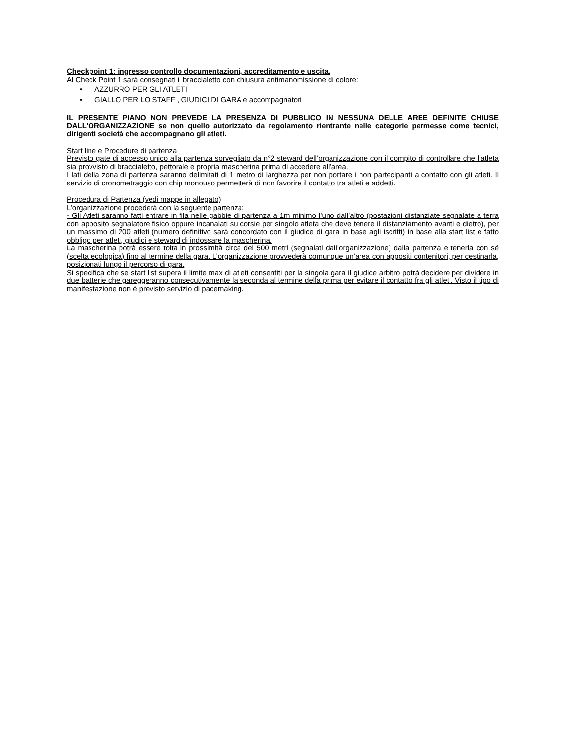Checkpoint 1: ingresso controllo documentazioni, accreditamento e uscita.
Al Check Point 1 sarà consegnati il braccialetto con chiusura antimanomissione di colore:
• AZZURRO PER GLI ATLETI
• GIALLO PER LO STAFF , GIUDICI DI GARA e accompagnatori
IL PRESENTE PIANO NON PREVEDE LA PRESENZA DI PUBBLICO IN NESSUNA DELLE AREE DEFINITE CHIUSE DALL’ORGANIZZAZIONE se non quello autorizzato da regolamento rientrante nelle categorie permesse come tecnici, dirigenti società che accompagnano gli atleti.
Start line e Procedure di partenza
Previsto gate di accesso unico alla partenza sorvegliato da n°2 steward dell’organizzazione con il compito di controllare che l’atleta sia provvisto di braccialetto, pettorale e propria mascherina prima di accedere all’area.
I lati della zona di partenza saranno delimitati di 1 metro di larghezza per non portare i non partecipanti a contatto con gli atleti. Il servizio di cronometraggio con chip monouso permetterà di non favorire il contatto tra atleti e addetti.
Procedura di Partenza (vedi mappe in allegato)
L’organizzazione procederà con la seguente partenza:
- Gli Atleti saranno fatti entrare in fila nelle gabbie di partenza a 1m minimo l’uno dall’altro (postazioni distanziate segnalate a terra con apposito segnalatore fisico oppure incanalati su corsie per singolo atleta che deve tenere il distanziamento avanti e dietro), per un massimo di 200 atleti (numero definitivo sarà concordato con il giudice di gara in base agli iscritti) in base alla start list e fatto obbligo per atleti, giudici e steward di indossare la mascherina.
La mascherina potrà essere tolta in prossimità circa dei 500 metri (segnalati dall’organizzazione) dalla partenza e tenerla con sé (scelta ecologica) fino al termine della gara. L’organizzazione provvederà comunque un’area con appositi contenitori, per cestinarla, posizionati lungo il percorso di gara.
Si specifica che se start list supera il limite max di atleti consentiti per la singola gara il giudice arbitro potrà decidere per dividere in due batterie che gareggeranno consecutivamente la seconda al termine della prima per evitare il contatto fra gli atleti. Visto il tipo di manifestazione non è previsto servizio di pacemaking.